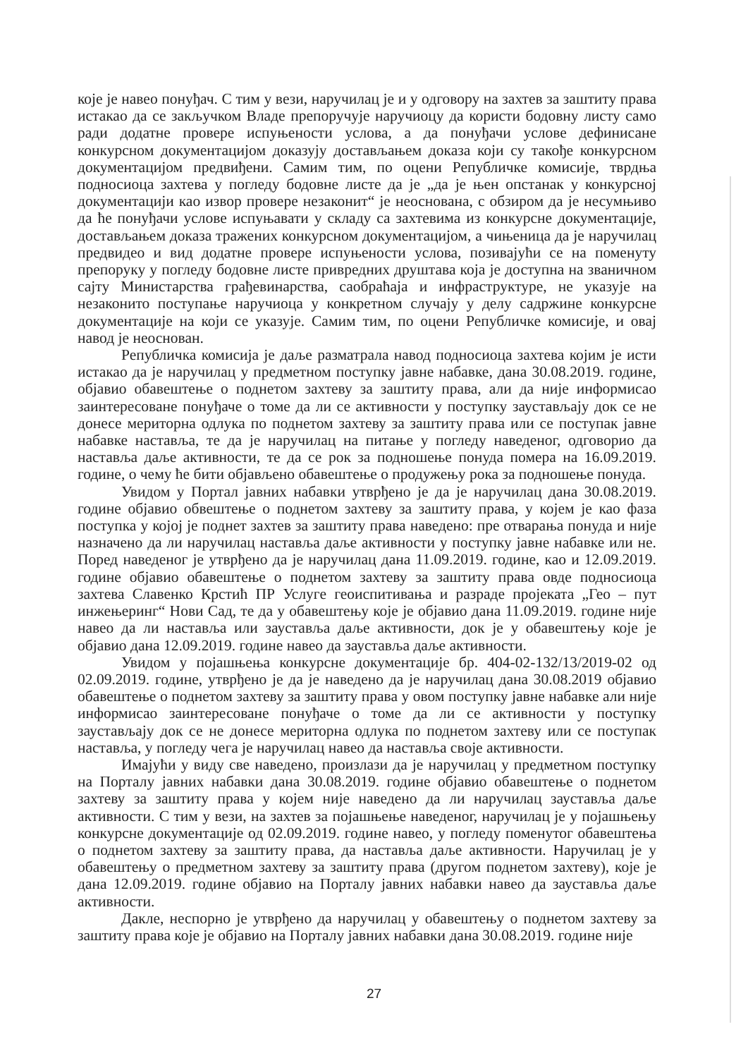које је навео понуђач. С тим у вези, наручилац је и у одговору на захтев за заштиту права истакао да се закључком Владе препоручује наручиоцу да користи бодовну листу само ради додатне провере испуњености услова, а да понуђачи услове дефинисане конкурсном документацијом доказују достављањем доказа који су такође конкурсном документацијом предвиђени. Самим тим, по оцени Републичке комисије, тврдња подносиоца захтева у погледу бодовне листе да је „да је њен опстанак у конкурсној документацији као извор провере незаконит“ је неоснована, с обзиром да је несумњиво да ће понуђачи услове испуњавати у складу са захтевима из конкурсне документације, достављањем доказа тражених конкурсном документацијом, а чињеница да је наручилац предвидео и вид додатне провере испуњености услова, позивајући се на поменуту препоруку у погледу бодовне листе привредних друштава која је доступна на званичном сајту Министарства грађевинарства, саобраћаја и инфраструктуре, не указује на незаконито поступање наручиоца у конкретном случају у делу садржине конкурсне документације на који се указује. Самим тим, по оцени Републичке комисије, и овај навод је неоснован.
Републичка комисија је даље разматрала навод подносиоца захтева којим је исти истакао да је наручилац у предметном поступку јавне набавке, дана 30.08.2019. године, објавио обавештење о поднетом захтеву за заштиту права, али да није информисао заинтересоване понуђаче о томе да ли се активности у поступку заустављају док се не донесе меритoрна одлука по поднетом захтеву за заштиту права или се поступак јавне набавке наставља, те да је наручилац на питање у погледу наведеног, одговорио да наставља даље активности, те да се рок за подношење понуда помера на 16.09.2019. године, о чему ће бити објављено обавештење о продужењу рока за подношење понуда.
Увидом у Портал јавних набавки утврђено је да је наручилац дана 30.08.2019. године објавио обвештење о поднетом захтеву за заштиту права, у којем је као фаза поступка у којој је поднет захтев за заштиту права наведено: пре отварања понуда и није назначено да ли наручилац наставља даље активности у поступку јавне набавке или не. Поред наведеног је утврђено да је наручилац дана 11.09.2019. године, као и 12.09.2019. године објавио обавештење о поднетом захтеву за заштиту права овде подносиоца захтева Славенко Крстић ПР Услуге геоиспитивања и разраде пројеката „Гео – пут инжењеринг“ Нови Сад, те да у обавештењу које је објавио дана 11.09.2019. године није навео да ли наставља или зауставља даље активности, док је у обавештењу које је објавио дана 12.09.2019. године навео да зауставља даље активности.
Увидом у појашњења конкурсне документације бр. 404-02-132/13/2019-02 од 02.09.2019. године, утврђено је да је наведено да је наручилац дана 30.08.2019 објавио обавештење о поднетом захтеву за заштиту права у овом поступку јавне набавке али није информисао заинтересоване понуђаче о томе да ли се активности у поступку заустављају док се не донесе мериторна одлука по поднетом захтеву или се поступак наставља, у погледу чега је наручилац навео да наставља своје активности.
Имајући у виду све наведено, произлази да је наручилац у предметном поступку на Порталу јавних набавки дана 30.08.2019. године објавио обавештење о поднетом захтеву за заштиту права у којем није наведено да ли наручилац зауставља даље активности. С тим у вези, на захтев за појашњење наведеног, наручилац је у појашњењу конкурсне документације од 02.09.2019. године навео, у погледу поменутог обавештења о поднетом захтеву за заштиту права, да наставља даље активности. Наручилац је у обавештењу о предметном захтеву за заштиту права (другом поднетом захтеву), које је дана 12.09.2019. године објавио на Порталу јавних набавки навео да зауставља даље активности.
Дакле, неспорно је утврђено да наручилац у обавештењу о поднетом захтеву за заштиту права које је објавио на Порталу јавних набавки дана 30.08.2019. године није
27